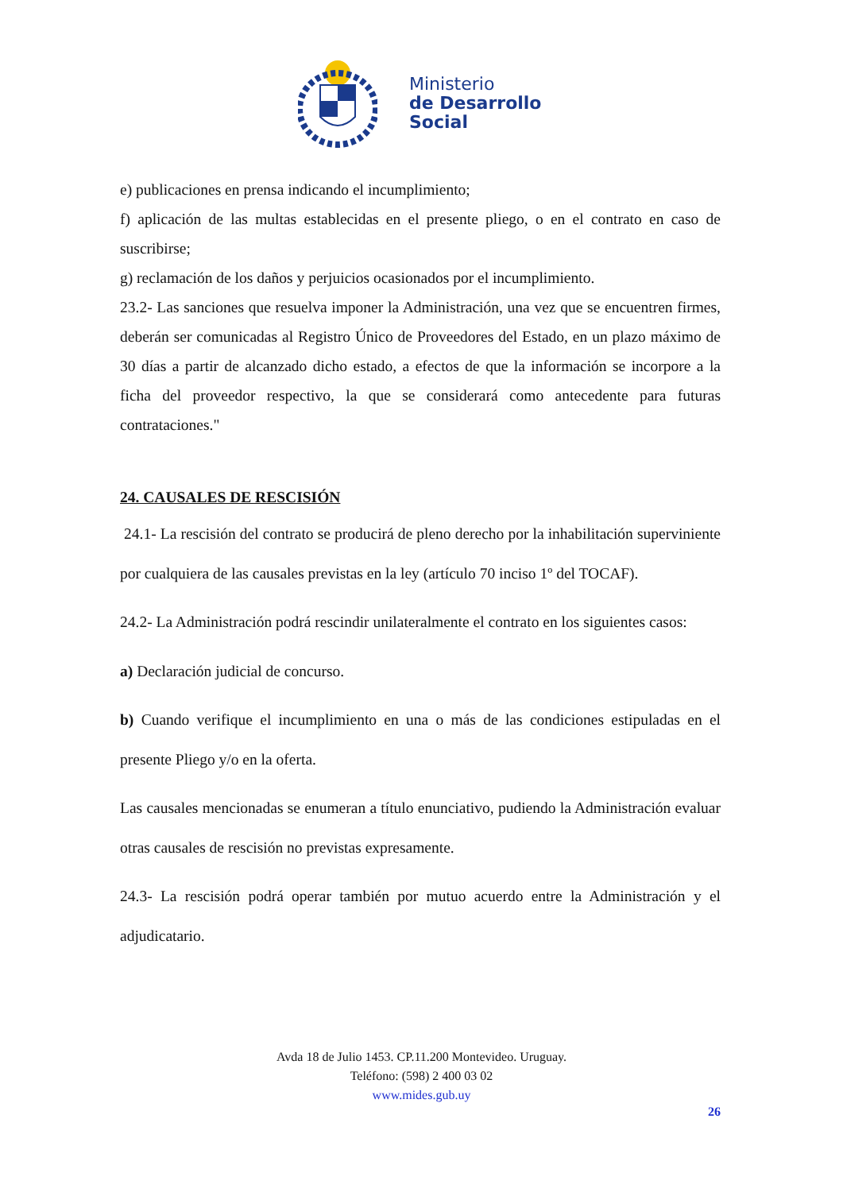Ministerio
de Desarrollo
Social
e) publicaciones en prensa indicando el incumplimiento;
f) aplicación de las multas establecidas en el presente pliego, o en el contrato en caso de suscribirse;
g) reclamación de los daños y perjuicios ocasionados por el incumplimiento.
23.2- Las sanciones que resuelva imponer la Administración, una vez que se encuentren firmes, deberán ser comunicadas al Registro Único de Proveedores del Estado, en un plazo máximo de 30 días a partir de alcanzado dicho estado, a efectos de que la información se incorpore a la ficha del proveedor respectivo, la que se considerará como antecedente para futuras contrataciones."
24. CAUSALES DE RESCISIÓN
24.1- La rescisión del contrato se producirá de pleno derecho por la inhabilitación superviniente por cualquiera de las causales previstas en la ley (artículo 70 inciso 1º del TOCAF).
24.2- La Administración podrá rescindir unilateralmente el contrato en los siguientes casos:
a) Declaración judicial de concurso.
b) Cuando verifique el incumplimiento en una o más de las condiciones estipuladas en el presente Pliego y/o en la oferta.
Las causales mencionadas se enumeran a título enunciativo, pudiendo la Administración evaluar otras causales de rescisión no previstas expresamente.
24.3- La rescisión podrá operar también por mutuo acuerdo entre la Administración y el adjudicatario.
Avda 18 de Julio 1453. CP.11.200 Montevideo. Uruguay.
Teléfono: (598) 2 400 03 02
www.mides.gub.uy
26